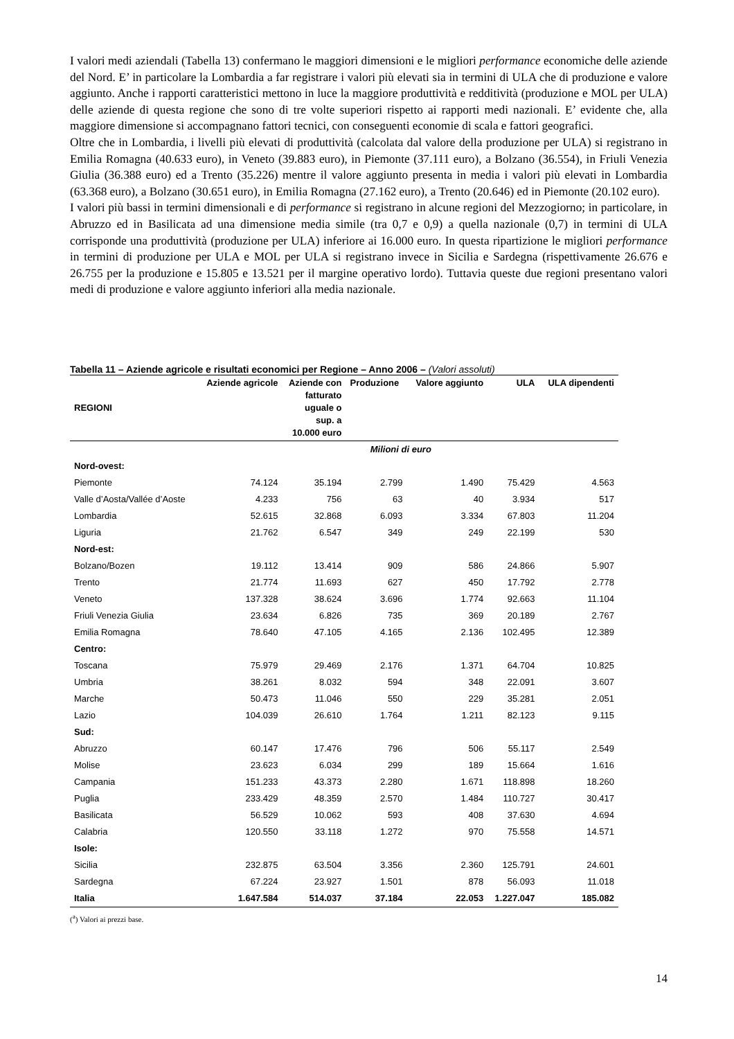I valori medi aziendali (Tabella 13) confermano le maggiori dimensioni e le migliori performance economiche delle aziende del Nord. E’ in particolare la Lombardia a far registrare i valori più elevati sia in termini di ULA che di produzione e valore aggiunto. Anche i rapporti caratteristici mettono in luce la maggiore produttività e redditività (produzione e MOL per ULA) delle aziende di questa regione che sono di tre volte superiori rispetto ai rapporti medi nazionali. E’ evidente che, alla maggiore dimensione si accompagnano fattori tecnici, con conseguenti economie di scala e fattori geografici.
Oltre che in Lombardia, i livelli più elevati di produttività (calcolata dal valore della produzione per ULA) si registrano in Emilia Romagna (40.633 euro), in Veneto (39.883 euro), in Piemonte (37.111 euro), a Bolzano (36.554), in Friuli Venezia Giulia (36.388 euro) ed a Trento (35.226) mentre il valore aggiunto presenta in media i valori più elevati in Lombardia (63.368 euro), a Bolzano (30.651 euro), in Emilia Romagna (27.162 euro), a Trento (20.646) ed in Piemonte (20.102 euro).
I valori più bassi in termini dimensionali e di performance si registrano in alcune regioni del Mezzogiorno; in particolare, in Abruzzo ed in Basilicata ad una dimensione media simile (tra 0,7 e 0,9) a quella nazionale (0,7) in termini di ULA corrisponde una produttività (produzione per ULA) inferiore ai 16.000 euro. In questa ripartizione le migliori performance in termini di produzione per ULA e MOL per ULA si registrano invece in Sicilia e Sardegna (rispettivamente 26.676 e 26.755 per la produzione e 15.805 e 13.521 per il margine operativo lordo). Tuttavia queste due regioni presentano valori medi di produzione e valore aggiunto inferiori alla media nazionale.
Tabella 11 – Aziende agricole e risultati economici per Regione – Anno 2006 – (Valori assoluti)
| REGIONI | Aziende agricole | Aziende con fatturato uguale o sup. a 10.000 euro | Produzione | Valore aggiunto | ULA | ULA dipendenti |
| --- | --- | --- | --- | --- | --- | --- |
| | Milioni di euro | | | | | |
| Nord-ovest: | | | | | | |
| Piemonte | 74.124 | 35.194 | 2.799 | 1.490 | 75.429 | 4.563 |
| Valle d’Aosta/Vallée d’Aoste | 4.233 | 756 | 63 | 40 | 3.934 | 517 |
| Lombardia | 52.615 | 32.868 | 6.093 | 3.334 | 67.803 | 11.204 |
| Liguria | 21.762 | 6.547 | 349 | 249 | 22.199 | 530 |
| Nord-est: | | | | | | |
| Bolzano/Bozen | 19.112 | 13.414 | 909 | 586 | 24.866 | 5.907 |
| Trento | 21.774 | 11.693 | 627 | 450 | 17.792 | 2.778 |
| Veneto | 137.328 | 38.624 | 3.696 | 1.774 | 92.663 | 11.104 |
| Friuli Venezia Giulia | 23.634 | 6.826 | 735 | 369 | 20.189 | 2.767 |
| Emilia Romagna | 78.640 | 47.105 | 4.165 | 2.136 | 102.495 | 12.389 |
| Centro: | | | | | | |
| Toscana | 75.979 | 29.469 | 2.176 | 1.371 | 64.704 | 10.825 |
| Umbria | 38.261 | 8.032 | 594 | 348 | 22.091 | 3.607 |
| Marche | 50.473 | 11.046 | 550 | 229 | 35.281 | 2.051 |
| Lazio | 104.039 | 26.610 | 1.764 | 1.211 | 82.123 | 9.115 |
| Sud: | | | | | | |
| Abruzzo | 60.147 | 17.476 | 796 | 506 | 55.117 | 2.549 |
| Molise | 23.623 | 6.034 | 299 | 189 | 15.664 | 1.616 |
| Campania | 151.233 | 43.373 | 2.280 | 1.671 | 118.898 | 18.260 |
| Puglia | 233.429 | 48.359 | 2.570 | 1.484 | 110.727 | 30.417 |
| Basilicata | 56.529 | 10.062 | 593 | 408 | 37.630 | 4.694 |
| Calabria | 120.550 | 33.118 | 1.272 | 970 | 75.558 | 14.571 |
| Isole: | | | | | | |
| Sicilia | 232.875 | 63.504 | 3.356 | 2.360 | 125.791 | 24.601 |
| Sardegna | 67.224 | 23.927 | 1.501 | 878 | 56.093 | 11.018 |
| Italia | 1.647.584 | 514.037 | 37.184 | 22.053 | 1.227.047 | 185.082 |
(<sup>a</sup>) Valori ai prezzi base.
14